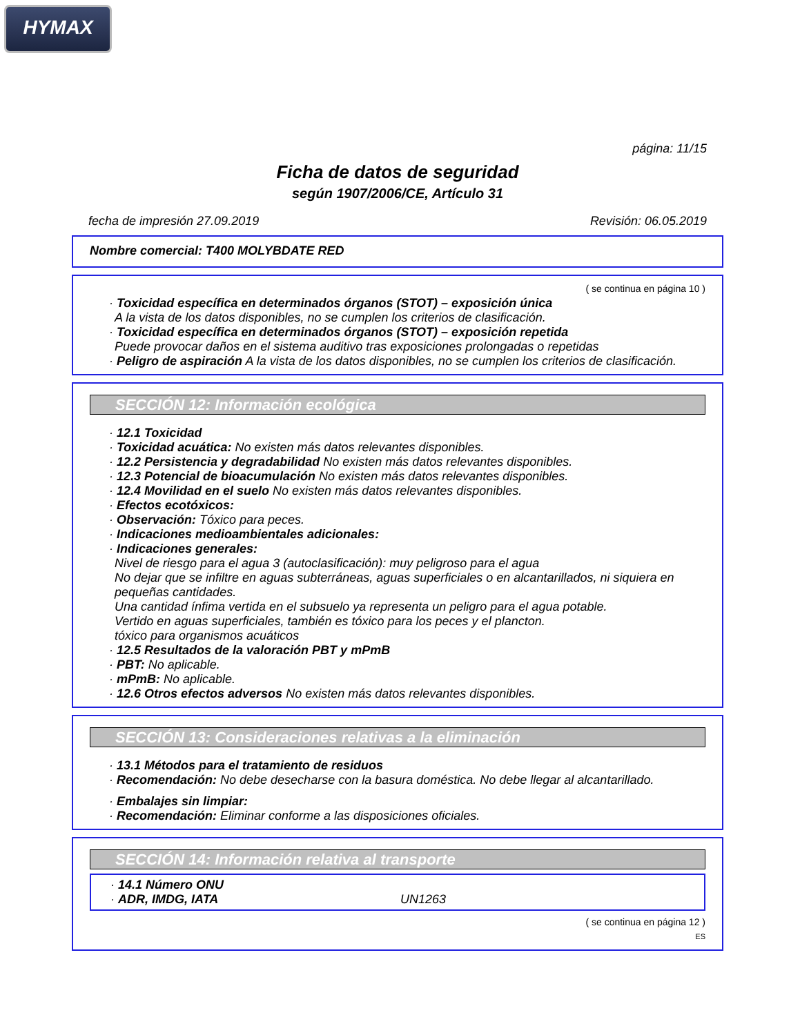HYMAX
página: 11/15
Ficha de datos de seguridad
según 1907/2006/CE, Artículo 31
fecha de impresión 27.09.2019 Revisión: 06.05.2019
Nombre comercial: T400 MOLYBDATE RED
( se continua en página 10 )
· Toxicidad específica en determinados órganos (STOT) – exposición única
A la vista de los datos disponibles, no se cumplen los criterios de clasificación.
· Toxicidad específica en determinados órganos (STOT) – exposición repetida
Puede provocar daños en el sistema auditivo tras exposiciones prolongadas o repetidas
· Peligro de aspiración A la vista de los datos disponibles, no se cumplen los criterios de clasificación.
SECCIÓN 12: Información ecológica
· 12.1 Toxicidad
· Toxicidad acuática: No existen más datos relevantes disponibles.
· 12.2 Persistencia y degradabilidad No existen más datos relevantes disponibles.
· 12.3 Potencial de bioacumulación No existen más datos relevantes disponibles.
· 12.4 Movilidad en el suelo No existen más datos relevantes disponibles.
· Efectos ecotóxicos:
· Observación: Tóxico para peces.
· Indicaciones medioambientales adicionales:
· Indicaciones generales:
Nivel de riesgo para el agua 3 (autoclasificación): muy peligroso para el agua
No dejar que se infiltre en aguas subterráneas, aguas superficiales o en alcantarillados, ni siquiera en pequeñas cantidades.
Una cantidad ínfima vertida en el subsuelo ya representa un peligro para el agua potable.
Vertido en aguas superficiales, también es tóxico para los peces y el plancton.
tóxico para organismos acuáticos
· 12.5 Resultados de la valoración PBT y mPmB
· PBT: No aplicable.
· mPmB: No aplicable.
· 12.6 Otros efectos adversos No existen más datos relevantes disponibles.
SECCIÓN 13: Consideraciones relativas a la eliminación
· 13.1 Métodos para el tratamiento de residuos
· Recomendación: No debe desecharse con la basura doméstica. No debe llegar al alcantarillado.
· Embalajes sin limpiar:
· Recomendación: Eliminar conforme a las disposiciones oficiales.
SECCIÓN 14: Información relativa al transporte
· 14.1 Número ONU
· ADR, IMDG, IATA UN1263
( se continua en página 12 )
ES